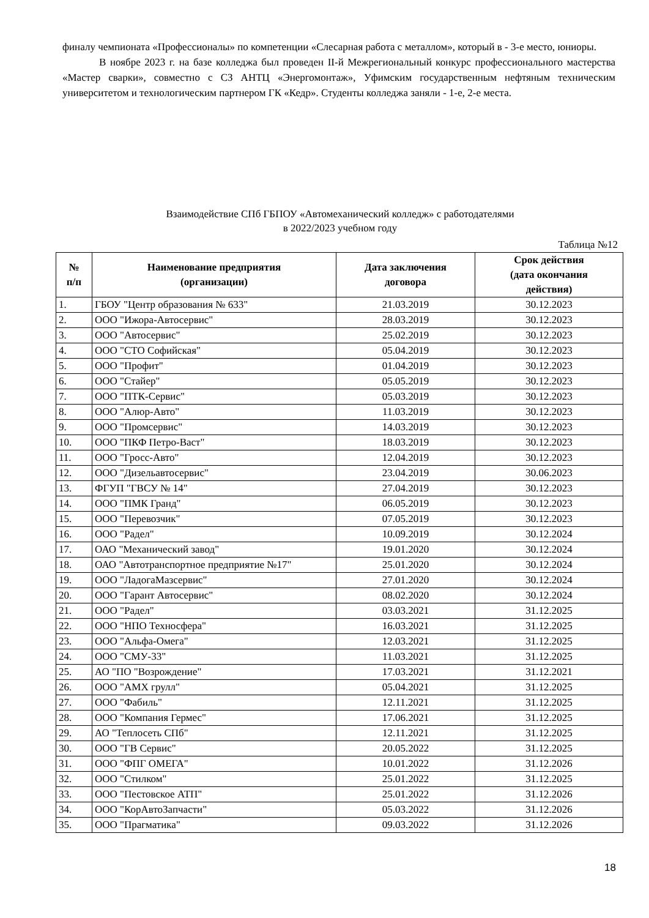финалу чемпионата «Профессионалы» по компетенции «Слесарная работа с металлом», который в - 3-е место, юниоры.
В ноябре 2023 г. на базе колледжа был проведен II-й Межрегиональный конкурс профессионального мастерства «Мастер сварки», совместно с СЗ АНТЦ «Энергомонтаж», Уфимским государственным нефтяным техническим университетом и технологическим партнером ГК «Кедр». Студенты колледжа заняли - 1-е, 2-е места.
Взаимодействие СПб ГБПОУ «Автомеханический колледж» с работодателями
в 2022/2023 учебном году
Таблица №12
| № п/п | Наименование предприятия (организации) | Дата заключения договора | Срок действия (дата окончания действия) |
| --- | --- | --- | --- |
| 1. | ГБОУ "Центр образования № 633" | 21.03.2019 | 30.12.2023 |
| 2. | ООО "Ижора-Автосервис" | 28.03.2019 | 30.12.2023 |
| 3. | ООО "Автосервис" | 25.02.2019 | 30.12.2023 |
| 4. | ООО "СТО Софийская" | 05.04.2019 | 30.12.2023 |
| 5. | ООО "Профит" | 01.04.2019 | 30.12.2023 |
| 6. | ООО "Стайер" | 05.05.2019 | 30.12.2023 |
| 7. | ООО "ПТК-Сервис" | 05.03.2019 | 30.12.2023 |
| 8. | ООО "Алюр-Авто" | 11.03.2019 | 30.12.2023 |
| 9. | ООО "Промсервис" | 14.03.2019 | 30.12.2023 |
| 10. | ООО "ПКФ Петро-Васт" | 18.03.2019 | 30.12.2023 |
| 11. | ООО "Гросс-Авто" | 12.04.2019 | 30.12.2023 |
| 12. | ООО "Дизельавтосервис" | 23.04.2019 | 30.06.2023 |
| 13. | ФГУП "ГВСУ № 14" | 27.04.2019 | 30.12.2023 |
| 14. | ООО "ПМК Гранд" | 06.05.2019 | 30.12.2023 |
| 15. | ООО "Перевозчик" | 07.05.2019 | 30.12.2023 |
| 16. | ООО "Радел" | 10.09.2019 | 30.12.2024 |
| 17. | ОАО "Механический завод" | 19.01.2020 | 30.12.2024 |
| 18. | ОАО "Автотранспортное предприятие №17" | 25.01.2020 | 30.12.2024 |
| 19. | ООО "ЛадогаМазсервис" | 27.01.2020 | 30.12.2024 |
| 20. | ООО "Гарант Автосервис" | 08.02.2020 | 30.12.2024 |
| 21. | ООО "Радел" | 03.03.2021 | 31.12.2025 |
| 22. | ООО "НПО Техносфера" | 16.03.2021 | 31.12.2025 |
| 23. | ООО "Альфа-Омега" | 12.03.2021 | 31.12.2025 |
| 24. | ООО "СМУ-33" | 11.03.2021 | 31.12.2025 |
| 25. | АО "ПО "Возрождение" | 17.03.2021 | 31.12.2021 |
| 26. | ООО "АМХ грулл" | 05.04.2021 | 31.12.2025 |
| 27. | ООО "Фабиль" | 12.11.2021 | 31.12.2025 |
| 28. | ООО "Компания Гермес" | 17.06.2021 | 31.12.2025 |
| 29. | АО "Теплосеть СПб" | 12.11.2021 | 31.12.2025 |
| 30. | ООО "ГВ Сервис" | 20.05.2022 | 31.12.2025 |
| 31. | ООО "ФПГ ОМЕГА" | 10.01.2022 | 31.12.2026 |
| 32. | ООО "Стилком" | 25.01.2022 | 31.12.2025 |
| 33. | ООО "Пестовское АТП" | 25.01.2022 | 31.12.2026 |
| 34. | ООО "КорАвтоЗапчасти" | 05.03.2022 | 31.12.2026 |
| 35. | ООО "Прагматика" | 09.03.2022 | 31.12.2026 |
18